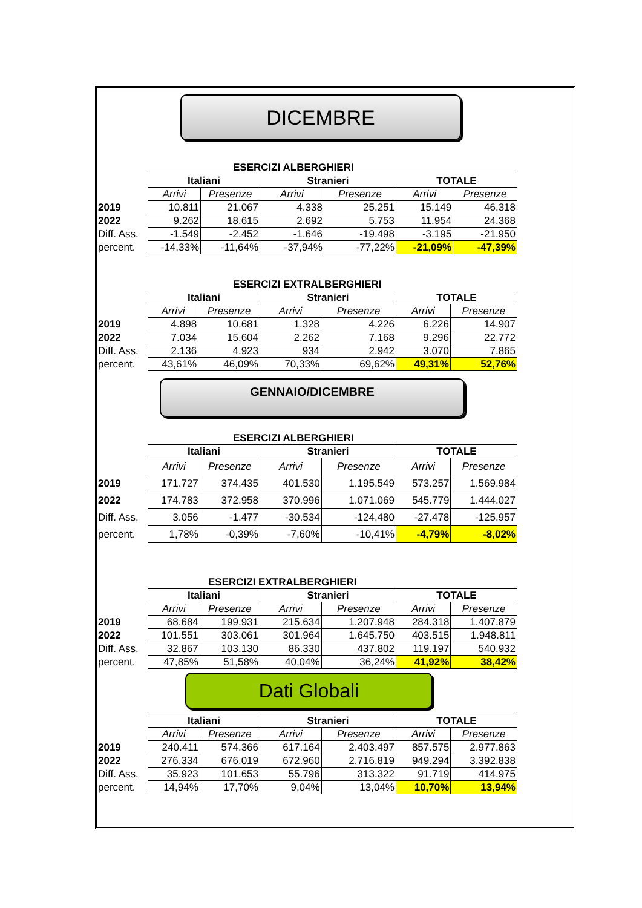DICEMBRE
ESERCIZI ALBERGHIERI
| | Italiani | | Stranieri | | TOTALE | |
| | Arrivi | Presenze | Arrivi | Presenze | Arrivi | Presenze |
| 2019 | 10.811 | 21.067 | 4.338 | 25.251 | 15.149 | 46.318 |
| 2022 | 9.262 | 18.615 | 2.692 | 5.753 | 11.954 | 24.368 |
| Diff. Ass. | -1.549 | -2.452 | -1.646 | -19.498 | -3.195 | -21.950 |
| percent. | -14,33% | -11,64% | -37,94% | -77,22% | -21,09% | -47,39% |
ESERCIZI EXTRALBERGHIERI
| | Italiani | | Stranieri | | TOTALE | |
| | Arrivi | Presenze | Arrivi | Presenze | Arrivi | Presenze |
| 2019 | 4.898 | 10.681 | 1.328 | 4.226 | 6.226 | 14.907 |
| 2022 | 7.034 | 15.604 | 2.262 | 7.168 | 9.296 | 22.772 |
| Diff. Ass. | 2.136 | 4.923 | 934 | 2.942 | 3.070 | 7.865 |
| percent. | 43,61% | 46,09% | 70,33% | 69,62% | 49,31% | 52,76% |
GENNAIO/DICEMBRE
ESERCIZI ALBERGHIERI
| | Italiani | | Stranieri | | TOTALE | |
| | Arrivi | Presenze | Arrivi | Presenze | Arrivi | Presenze |
| 2019 | 171.727 | 374.435 | 401.530 | 1.195.549 | 573.257 | 1.569.984 |
| 2022 | 174.783 | 372.958 | 370.996 | 1.071.069 | 545.779 | 1.444.027 |
| Diff. Ass. | 3.056 | -1.477 | -30.534 | -124.480 | -27.478 | -125.957 |
| percent. | 1,78% | -0,39% | -7,60% | -10,41% | -4,79% | -8,02% |
ESERCIZI EXTRALBERGHIERI
| | Italiani | | Stranieri | | TOTALE | |
| | Arrivi | Presenze | Arrivi | Presenze | Arrivi | Presenze |
| 2019 | 68.684 | 199.931 | 215.634 | 1.207.948 | 284.318 | 1.407.879 |
| 2022 | 101.551 | 303.061 | 301.964 | 1.645.750 | 403.515 | 1.948.811 |
| Diff. Ass. | 32.867 | 103.130 | 86.330 | 437.802 | 119.197 | 540.932 |
| percent. | 47,85% | 51,58% | 40,04% | 36,24% | 41,92% | 38,42% |
Dati Globali
| | Italiani | | Stranieri | | TOTALE | |
| | Arrivi | Presenze | Arrivi | Presenze | Arrivi | Presenze |
| 2019 | 240.411 | 574.366 | 617.164 | 2.403.497 | 857.575 | 2.977.863 |
| 2022 | 276.334 | 676.019 | 672.960 | 2.716.819 | 949.294 | 3.392.838 |
| Diff. Ass. | 35.923 | 101.653 | 55.796 | 313.322 | 91.719 | 414.975 |
| percent. | 14,94% | 17,70% | 9,04% | 13,04% | 10,70% | 13,94% |